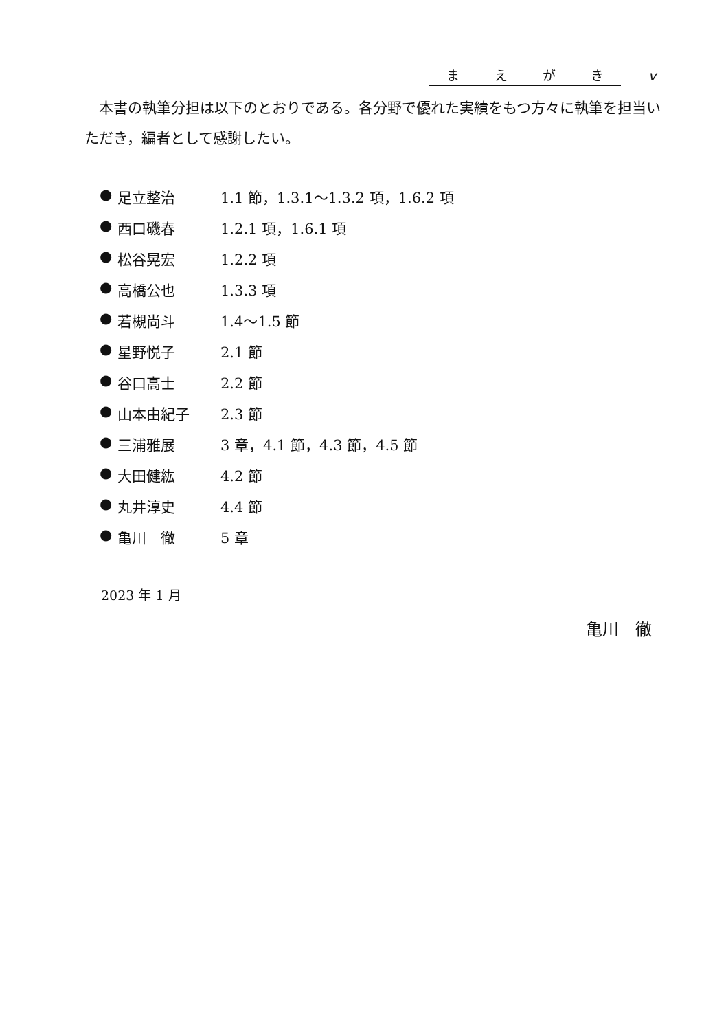まえがき v
本書の執筆分担は以下のとおりである。各分野で優れた実績をもつ方々に執筆を担当いただき，編者として感謝したい。
● 足立整治 1.1 節，1.3.1〜1.3.2 項，1.6.2 項
● 西口磯春 1.2.1 項，1.6.1 項
● 松谷晃宏 1.2.2 項
● 高橋公也 1.3.3 項
● 若槻尚斗 1.4〜1.5 節
● 星野悦子 2.1 節
● 谷口高士 2.2 節
● 山本由紀子 2.3 節
● 三浦雅展 3 章，4.1 節，4.3 節，4.5 節
● 大田健紘 4.2 節
● 丸井淳史 4.4 節
● 亀川　徹 5 章
2023 年 1 月
亀川　徹